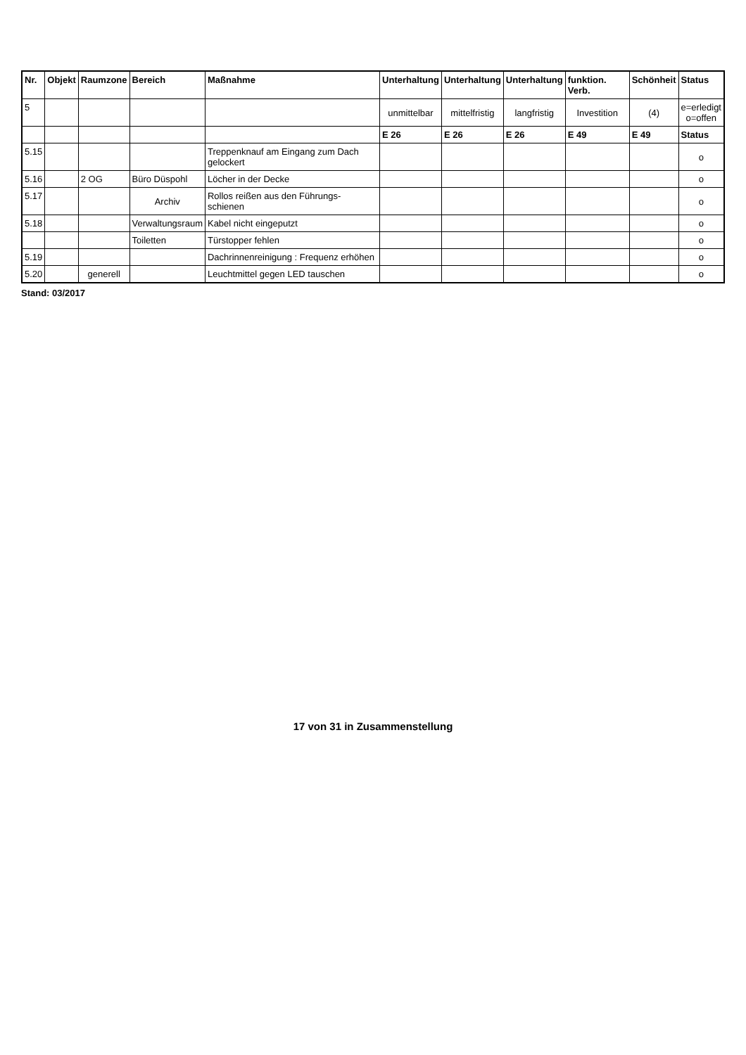| Nr. | Objekt | Raumzone | Bereich | Maßnahme | Unterhaltung | Unterhaltung | Unterhaltung | funktion. Verb. | Schönheit | Status |
| --- | --- | --- | --- | --- | --- | --- | --- | --- | --- | --- |
| 5 | | | | | unmittelbar | mittelfristig | langfristig | Investition | (4) | e=erledigt o=offen |
| | | | | | E 26 | E 26 | E 26 | E 49 | E 49 | Status |
| 5.15 | | | | Treppenknauf am Eingang zum Dach gelockert | | | | | | o |
| 5.16 | | 2 OG | Büro Düspohl | Löcher in der Decke | | | | | | o |
| 5.17 | | | Archiv | Rollos reißen aus den Führungs-schienen | | | | | | o |
| 5.18 | | | Verwaltungsraum | Kabel nicht eingeputzt | | | | | | o |
| | | | Toiletten | Türstopper fehlen | | | | | | o |
| 5.19 | | | | Dachrinnenreinigung : Frequenz erhöhen | | | | | | o |
| 5.20 | | generell | | Leuchtmittel gegen LED tauschen | | | | | | o |
Stand: 03/2017
17 von 31 in Zusammenstellung